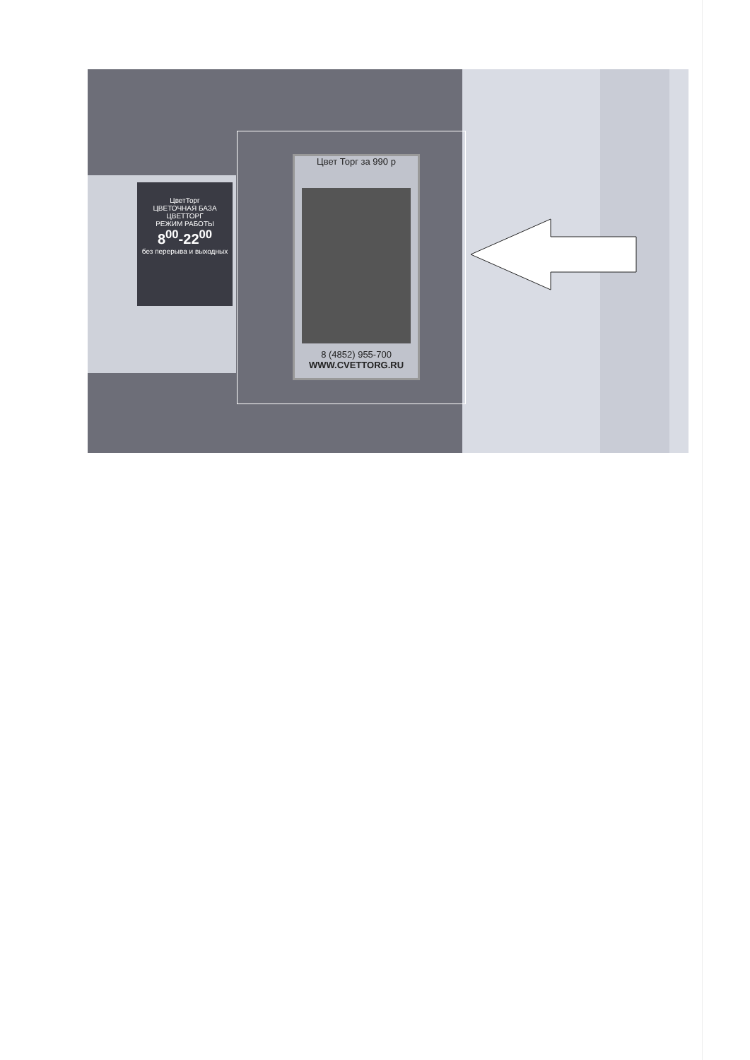ЦветТорг
ЦВЕТОЧНАЯ БАЗА
ЦВЕТТОРГ
РЕЖИМ РАБОТЫ
8<sup>00</sup>-22<sup>00</sup>
без перерыва и выходных
Цвет Торг за 990 р
8 (4852) 955-700
WWW.CVETTORG.RU